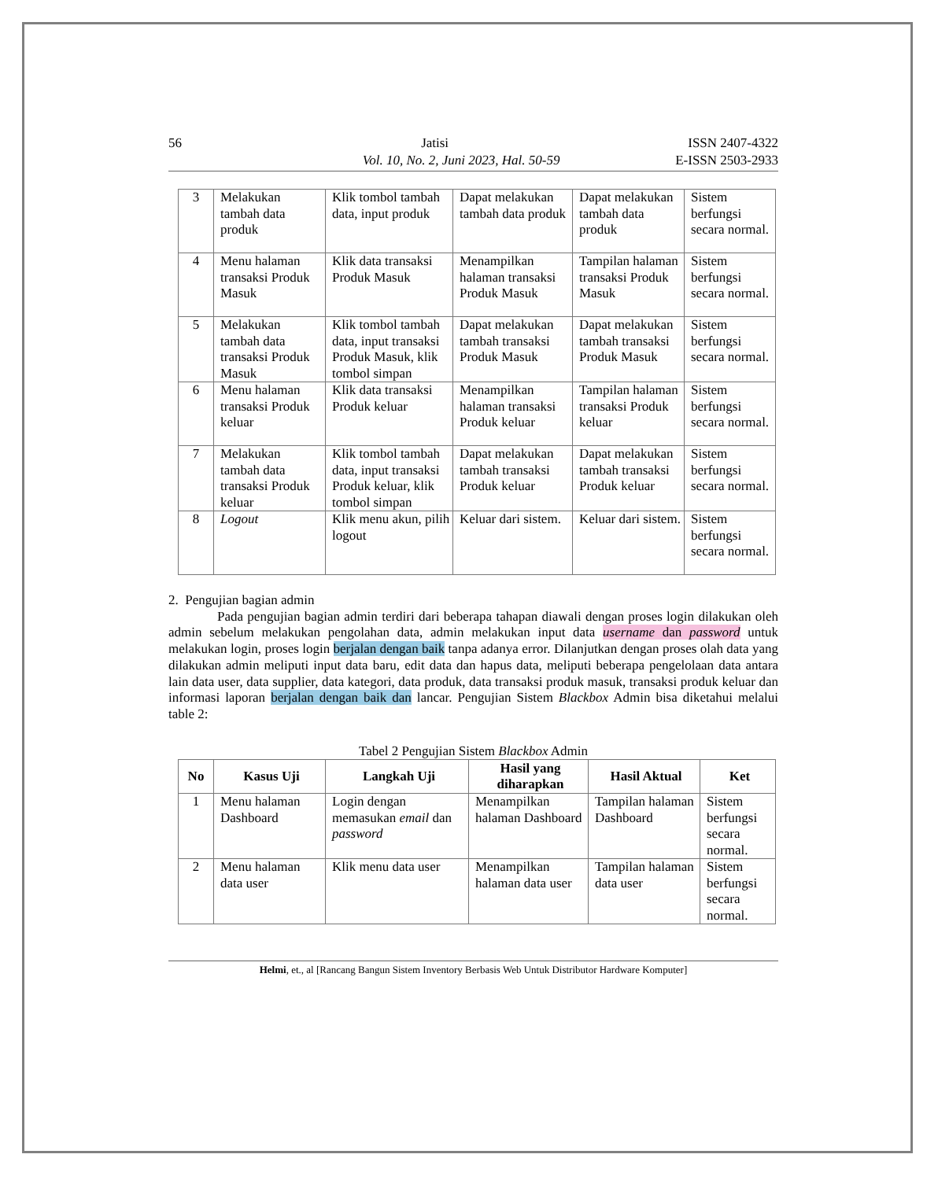56 Jatisi ISSN 2407-4322
Vol. 10, No. 2, Juni 2023, Hal. 50-59 E-ISSN 2503-2933
| 3 | Melakukan tambah data produk | Klik tombol tambah data, input produk | Dapat melakukan tambah data produk | Dapat melakukan tambah data produk | Sistem berfungsi secara normal. |
| 4 | Menu halaman transaksi Produk Masuk | Klik data transaksi Produk Masuk | Menampilkan halaman transaksi Produk Masuk | Tampilan halaman transaksi Produk Masuk | Sistem berfungsi secara normal. |
| 5 | Melakukan tambah data transaksi Produk Masuk | Klik tombol tambah data, input transaksi Produk Masuk, klik tombol simpan | Dapat melakukan tambah transaksi Produk Masuk | Dapat melakukan tambah transaksi Produk Masuk | Sistem berfungsi secara normal. |
| 6 | Menu halaman transaksi Produk keluar | Klik data transaksi Produk keluar | Menampilkan halaman transaksi Produk keluar | Tampilan halaman transaksi Produk keluar | Sistem berfungsi secara normal. |
| 7 | Melakukan tambah data transaksi Produk keluar | Klik tombol tambah data, input transaksi Produk keluar, klik tombol simpan | Dapat melakukan tambah transaksi Produk keluar | Dapat melakukan tambah transaksi Produk keluar | Sistem berfungsi secara normal. |
| 8 | Logout | Klik menu akun, pilih logout | Keluar dari sistem. | Keluar dari sistem. | Sistem berfungsi secara normal. |
2. Pengujian bagian admin
Pada pengujian bagian admin terdiri dari beberapa tahapan diawali dengan proses login dilakukan oleh admin sebelum melakukan pengolahan data, admin melakukan input data username dan password untuk melakukan login, proses login berjalan dengan baik tanpa adanya error. Dilanjutkan dengan proses olah data yang dilakukan admin meliputi input data baru, edit data dan hapus data, meliputi beberapa pengelolaan data antara lain data user, data supplier, data kategori, data produk, data transaksi produk masuk, transaksi produk keluar dan informasi laporan berjalan dengan baik dan lancar. Pengujian Sistem Blackbox Admin bisa diketahui melalui table 2:
Tabel 2 Pengujian Sistem Blackbox Admin
| No | Kasus Uji | Langkah Uji | Hasil yang diharapkan | Hasil Aktual | Ket |
| --- | --- | --- | --- | --- | --- |
| 1 | Menu halaman Dashboard | Login dengan memasukan email dan password | Menampilkan halaman Dashboard | Tampilan halaman Dashboard | Sistem berfungsi secara normal. |
| 2 | Menu halaman data user | Klik menu data user | Menampilkan halaman data user | Tampilan halaman data user | Sistem berfungsi secara normal. |
Helmi, et., al [Rancang Bangun Sistem Inventory Berbasis Web Untuk Distributor Hardware Komputer]